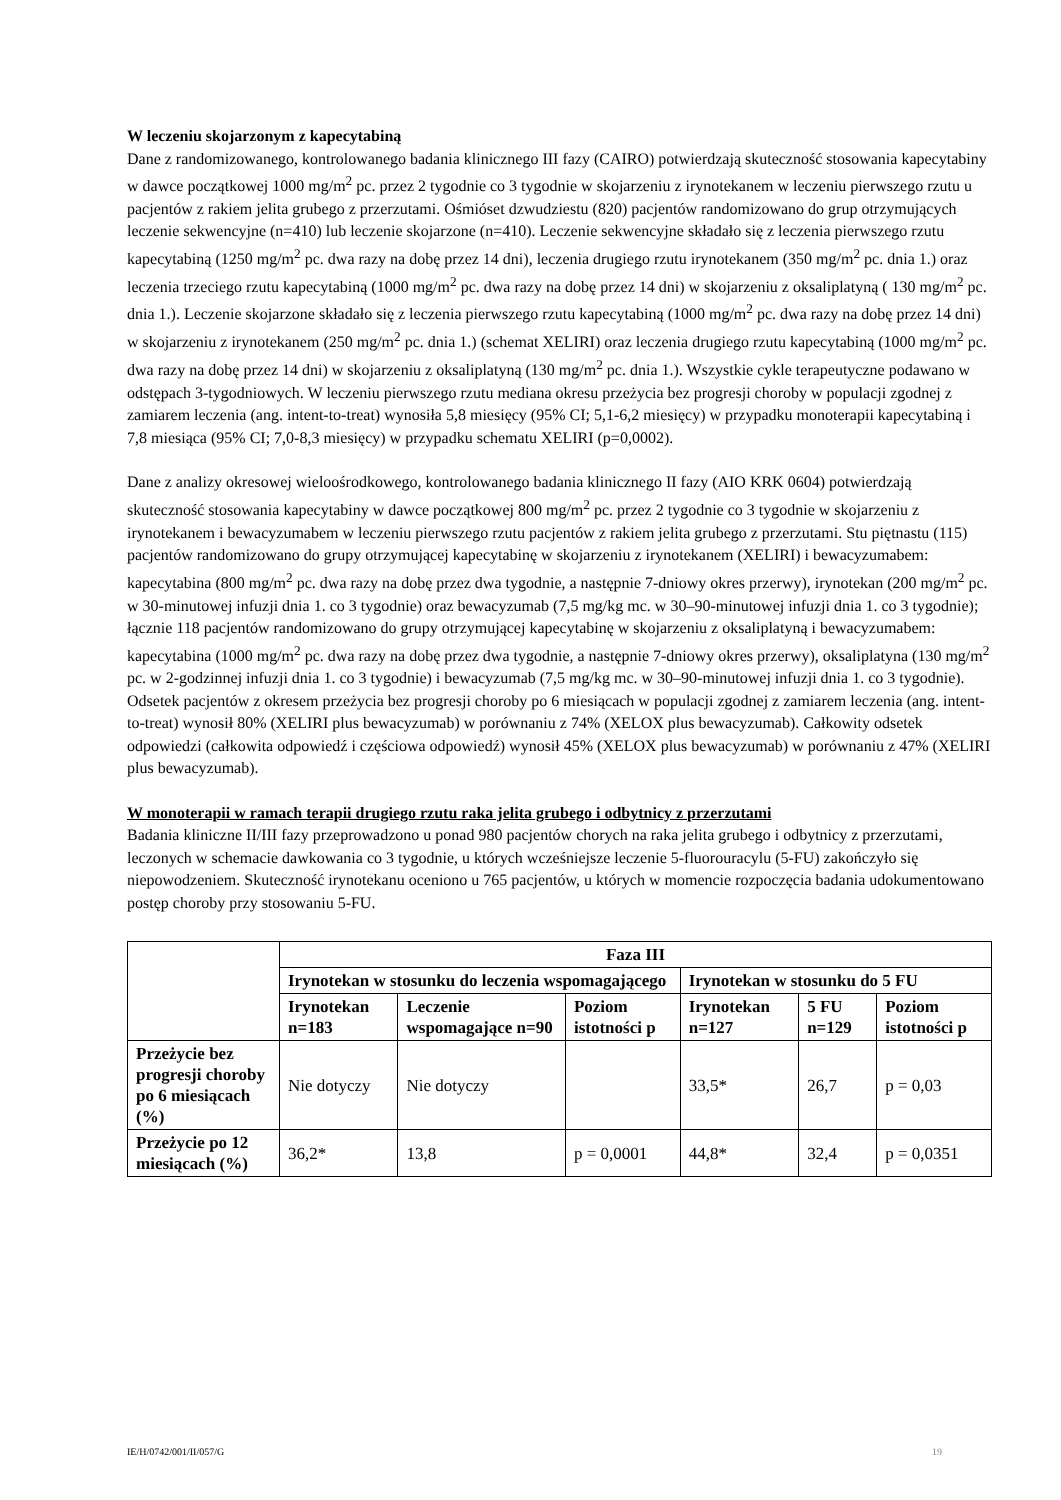W leczeniu skojarzonym z kapecytabiną
Dane z randomizowanego, kontrolowanego badania klinicznego III fazy (CAIRO) potwierdzają skuteczność stosowania kapecytabiny w dawce początkowej 1000 mg/m<sup>2</sup> pc. przez 2 tygodnie co 3 tygodnie w skojarzeniu z irynotekanem w leczeniu pierwszego rzutu u pacjentów z rakiem jelita grubego z przerzutami. Ośmióset dzwudziestu (820) pacjentów randomizowano do grup otrzymujących leczenie sekwencyjne (n=410) lub leczenie skojarzone (n=410). Leczenie sekwencyjne składało się z leczenia pierwszego rzutu kapecytabiną (1250 mg/m<sup>2</sup> pc. dwa razy na dobę przez 14 dni), leczenia drugiego rzutu irynotekanem (350 mg/m<sup>2</sup> pc. dnia 1.) oraz leczenia trzeciego rzutu kapecytabiną (1000 mg/m<sup>2</sup> pc. dwa razy na dobę przez 14 dni) w skojarzeniu z oksaliplatyną ( 130 mg/m<sup>2</sup> pc. dnia 1.). Leczenie skojarzone składało się z leczenia pierwszego rzutu kapecytabiną (1000 mg/m<sup>2</sup> pc. dwa razy na dobę przez 14 dni) w skojarzeniu z irynotekanem (250 mg/m<sup>2</sup> pc. dnia 1.) (schemat XELIRI) oraz leczenia drugiego rzutu kapecytabiną (1000 mg/m<sup>2</sup> pc. dwa razy na dobę przez 14 dni) w skojarzeniu z oksaliplatyną (130 mg/m<sup>2</sup> pc. dnia 1.). Wszystkie cykle terapeutyczne podawano w odstępach 3-tygodniowych. W leczeniu pierwszego rzutu mediana okresu przeżycia bez progresji choroby w populacji zgodnej z zamiarem leczenia (ang. intent-to-treat) wynosiła 5,8 miesięcy (95% CI; 5,1-6,2 miesięcy) w przypadku monoterapii kapecytabiną i 7,8 miesiąca (95% CI; 7,0-8,3 miesięcy) w przypadku schematu XELIRI (p=0,0002).
Dane z analizy okresowej wieloośrodkowego, kontrolowanego badania klinicznego II fazy (AIO KRK 0604) potwierdzają skuteczność stosowania kapecytabiny w dawce początkowej 800 mg/m<sup>2</sup> pc. przez 2 tygodnie co 3 tygodnie w skojarzeniu z irynotekanem i bewacyzumabem w leczeniu pierwszego rzutu pacjentów z rakiem jelita grubego z przerzutami. Stu piętnastu (115) pacjentów randomizowano do grupy otrzymującej kapecytabinę w skojarzeniu z irynotekanem (XELIRI) i bewacyzumabem: kapecytabina (800 mg/m<sup>2</sup> pc. dwa razy na dobę przez dwa tygodnie, a następnie 7-dniowy okres przerwy), irynotekan (200 mg/m<sup>2</sup> pc. w 30-minutowej infuzji dnia 1. co 3 tygodnie) oraz bewacyzumab (7,5 mg/kg mc. w 30–90-minutowej infuzji dnia 1. co 3 tygodnie); łącznie 118 pacjentów randomizowano do grupy otrzymującej kapecytabinę w skojarzeniu z oksaliplatyną i bewacyzumabem: kapecytabina (1000 mg/m<sup>2</sup> pc. dwa razy na dobę przez dwa tygodnie, a następnie 7-dniowy okres przerwy), oksaliplatyna (130 mg/m<sup>2</sup> pc. w 2-godzinnej infuzji dnia 1. co 3 tygodnie) i bewacyzumab (7,5 mg/kg mc. w 30–90-minutowej infuzji dnia 1. co 3 tygodnie). Odsetek pacjentów z okresem przeżycia bez progresji choroby po 6 miesiącach w populacji zgodnej z zamiarem leczenia (ang. intent-to-treat) wynosił 80% (XELIRI plus bewacyzumab) w porównaniu z 74% (XELOX plus bewacyzumab). Całkowity odsetek odpowiedzi (całkowita odpowiedź i częściowa odpowiedź) wynosił 45% (XELOX plus bewacyzumab) w porównaniu z 47% (XELIRI plus bewacyzumab).
W monoterapii w ramach terapii drugiego rzutu raka jelita grubego i odbytnicy z przerzutami
Badania kliniczne II/III fazy przeprowadzono u ponad 980 pacjentów chorych na raka jelita grubego i odbytnicy z przerzutami, leczonych w schemacie dawkowania co 3 tygodnie, u których wcześniejsze leczenie 5-fluorouracylu (5-FU) zakończyło się niepowodzeniem. Skuteczność irynotekanu oceniono u 765 pacjentów, u których w momencie rozpoczęcia badania udokumentowano postęp choroby przy stosowaniu 5-FU.
| | Faza III | | | | | |
| --- | --- | --- | --- | --- | --- | --- |
| | Irynotekan w stosunku do leczenia wspomagającego | | | Irynotekan w stosunku do 5 FU | | |
| | Irynotekan n=183 | Leczenie wspomagające n=90 | Poziom istotności p | Irynotekan n=127 | 5 FU n=129 | Poziom istotności p |
| Przeżycie bez progresji choroby po 6 miesiącach (%) | Nie dotyczy | Nie dotyczy | | 33,5* | 26,7 | p = 0,03 |
| Przeżycie po 12 miesiącach (%) | 36,2* | 13,8 | p = 0,0001 | 44,8* | 32,4 | p = 0,0351 |
IE/H/0742/001/II/057/G 19